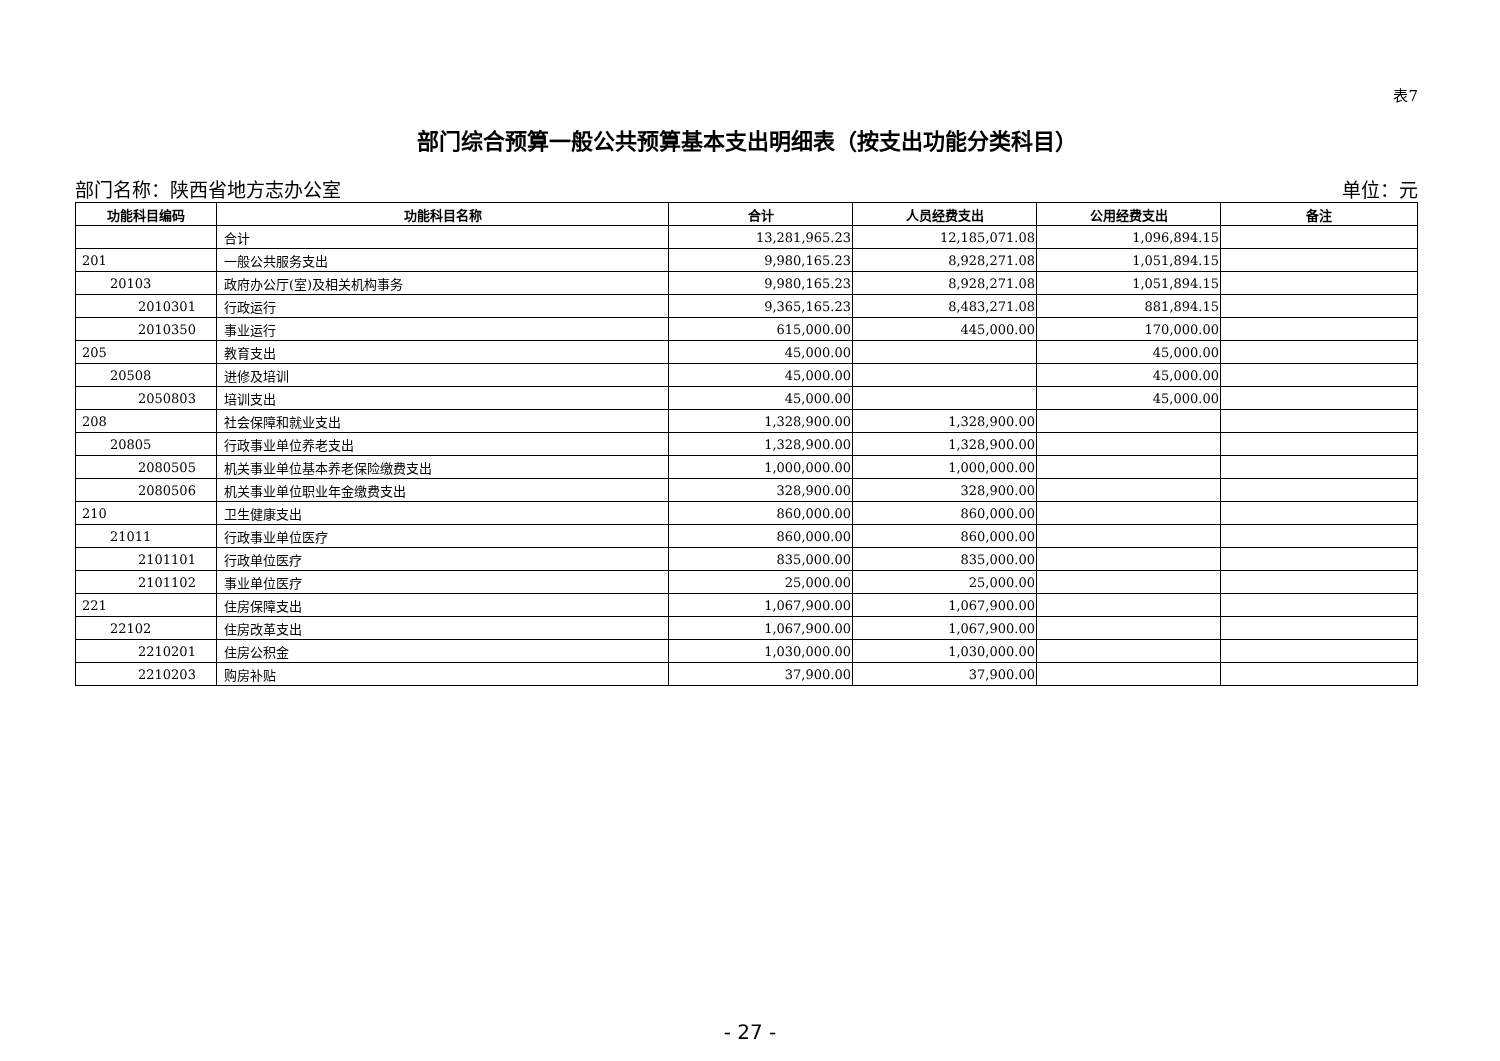表7
部门综合预算一般公共预算基本支出明细表（按支出功能分类科目）
部门名称：陕西省地方志办公室 单位：元
| 功能科目编码 | 功能科目名称 | 合计 | 人员经费支出 | 公用经费支出 | 备注 |
| --- | --- | --- | --- | --- | --- |
| | 合计 | 13,281,965.23 | 12,185,071.08 | 1,096,894.15 | |
| 201 | 一般公共服务支出 | 9,980,165.23 | 8,928,271.08 | 1,051,894.15 | |
| 20103 | 政府办公厅(室)及相关机构事务 | 9,980,165.23 | 8,928,271.08 | 1,051,894.15 | |
| 2010301 | 行政运行 | 9,365,165.23 | 8,483,271.08 | 881,894.15 | |
| 2010350 | 事业运行 | 615,000.00 | 445,000.00 | 170,000.00 | |
| 205 | 教育支出 | 45,000.00 | | 45,000.00 | |
| 20508 | 进修及培训 | 45,000.00 | | 45,000.00 | |
| 2050803 | 培训支出 | 45,000.00 | | 45,000.00 | |
| 208 | 社会保障和就业支出 | 1,328,900.00 | 1,328,900.00 | | |
| 20805 | 行政事业单位养老支出 | 1,328,900.00 | 1,328,900.00 | | |
| 2080505 | 机关事业单位基本养老保险缴费支出 | 1,000,000.00 | 1,000,000.00 | | |
| 2080506 | 机关事业单位职业年金缴费支出 | 328,900.00 | 328,900.00 | | |
| 210 | 卫生健康支出 | 860,000.00 | 860,000.00 | | |
| 21011 | 行政事业单位医疗 | 860,000.00 | 860,000.00 | | |
| 2101101 | 行政单位医疗 | 835,000.00 | 835,000.00 | | |
| 2101102 | 事业单位医疗 | 25,000.00 | 25,000.00 | | |
| 221 | 住房保障支出 | 1,067,900.00 | 1,067,900.00 | | |
| 22102 | 住房改革支出 | 1,067,900.00 | 1,067,900.00 | | |
| 2210201 | 住房公积金 | 1,030,000.00 | 1,030,000.00 | | |
| 2210203 | 购房补贴 | 37,900.00 | 37,900.00 | | |
- 27 -